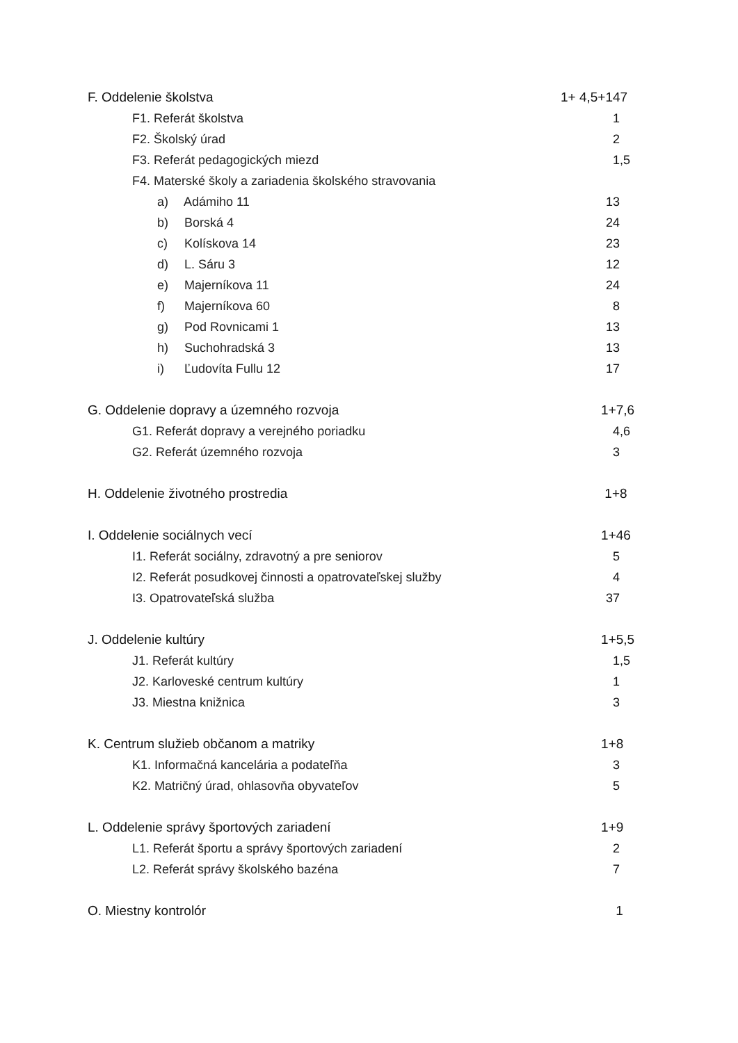F. Oddelenie školstva 1+ 4,5+147
F1. Referát školstva 1
F2. Školský úrad 2
F3. Referát pedagogických miezd
1,5
F4. Materské školy a zariadenia školského stravovania
a) Adámiho 11 13
b) Borská 4 24
c) Kolískova 14 23
d) L. Sáru 3 12
e) Majerníkova 11 24
f) Majerníkova 60 8
g) Pod Rovnicami 1 13
h) Suchohradská 3 13
i) Ľudovíta Fullu 12 17
G. Oddelenie dopravy a územného rozvoja
1+7,6
G1. Referát dopravy a verejného poriadku
4,6
G2. Referát územného rozvoja 3
H. Oddelenie životného prostredia
1+8
I. Oddelenie sociálnych vecí 1+46
I1. Referát sociálny, zdravotný a pre seniorov
5
I2. Referát posudkovej činnosti a opatrovateľskej služby
4
I3. Opatrovateľská služba 37
J. Oddelenie kultúry 1+5,5
J1. Referát kultúry 1,5
J2. Karloveské centrum kultúry 1
J3. Miestna knižnica 3
K. Centrum služieb občanom a matriky
1+8
K1. Informačná kancelária a podateľňa
3
K2. Matričný úrad, ohlasovňa obyvateľov
5
L. Oddelenie správy športových zariadení
1+9
L1. Referát športu a správy športových zariadení
2
L2. Referát správy školského bazéna
7
O. Miestny kontrolór 1